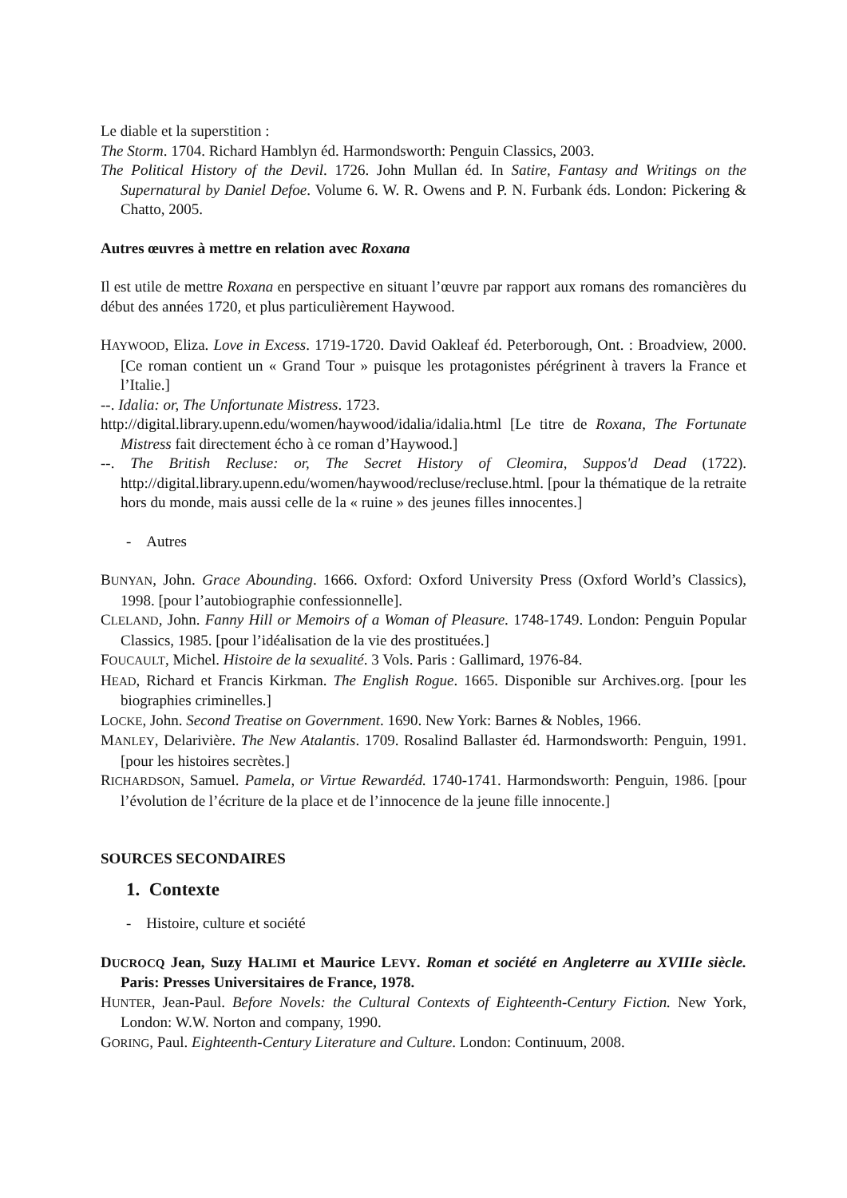Le diable et la superstition :
The Storm. 1704. Richard Hamblyn éd. Harmondsworth: Penguin Classics, 2003.
The Political History of the Devil. 1726. John Mullan éd. In Satire, Fantasy and Writings on the Supernatural by Daniel Defoe. Volume 6. W. R. Owens and P. N. Furbank éds. London: Pickering & Chatto, 2005.
Autres œuvres à mettre en relation avec Roxana
Il est utile de mettre Roxana en perspective en situant l’œuvre par rapport aux romans des romancières du début des années 1720, et plus particulièrement Haywood.
HAYWOOD, Eliza. Love in Excess. 1719-1720. David Oakleaf éd. Peterborough, Ont. : Broadview, 2000. [Ce roman contient un « Grand Tour » puisque les protagonistes pérégrinent à travers la France et l’Italie.]
--. Idalia: or, The Unfortunate Mistress. 1723.
http://digital.library.upenn.edu/women/haywood/idalia/idalia.html [Le titre de Roxana, The Fortunate Mistress fait directement écho à ce roman d’Haywood.]
--. The British Recluse: or, The Secret History of Cleomira, Suppos'd Dead (1722). http://digital.library.upenn.edu/women/haywood/recluse/recluse.html. [pour la thématique de la retraite hors du monde, mais aussi celle de la « ruine » des jeunes filles innocentes.]
- Autres
BUNYAN, John. Grace Abounding. 1666. Oxford: Oxford University Press (Oxford World’s Classics), 1998. [pour l’autobiographie confessionnelle].
CLELAND, John. Fanny Hill or Memoirs of a Woman of Pleasure. 1748-1749. London: Penguin Popular Classics, 1985. [pour l’idéalisation de la vie des prostituées.]
FOUCAULT, Michel. Histoire de la sexualité. 3 Vols. Paris : Gallimard, 1976-84.
HEAD, Richard et Francis Kirkman. The English Rogue. 1665. Disponible sur Archives.org. [pour les biographies criminelles.]
LOCKE, John. Second Treatise on Government. 1690. New York: Barnes & Nobles, 1966.
MANLEY, Delarivière. The New Atalantis. 1709. Rosalind Ballaster éd. Harmondsworth: Penguin, 1991. [pour les histoires secrètes.]
RICHARDSON, Samuel. Pamela, or Virtue Rewardéd. 1740-1741. Harmondsworth: Penguin, 1986. [pour l’évolution de l’écriture de la place et de l’innocence de la jeune fille innocente.]
SOURCES SECONDAIRES
1. Contexte
- Histoire, culture et société
DUCROCQ Jean, Suzy HALIMI et Maurice LEVY. Roman et société en Angleterre au XVIIIe siècle. Paris: Presses Universitaires de France, 1978.
HUNTER, Jean-Paul. Before Novels: the Cultural Contexts of Eighteenth-Century Fiction. New York, London: W.W. Norton and company, 1990.
GORING, Paul. Eighteenth-Century Literature and Culture. London: Continuum, 2008.